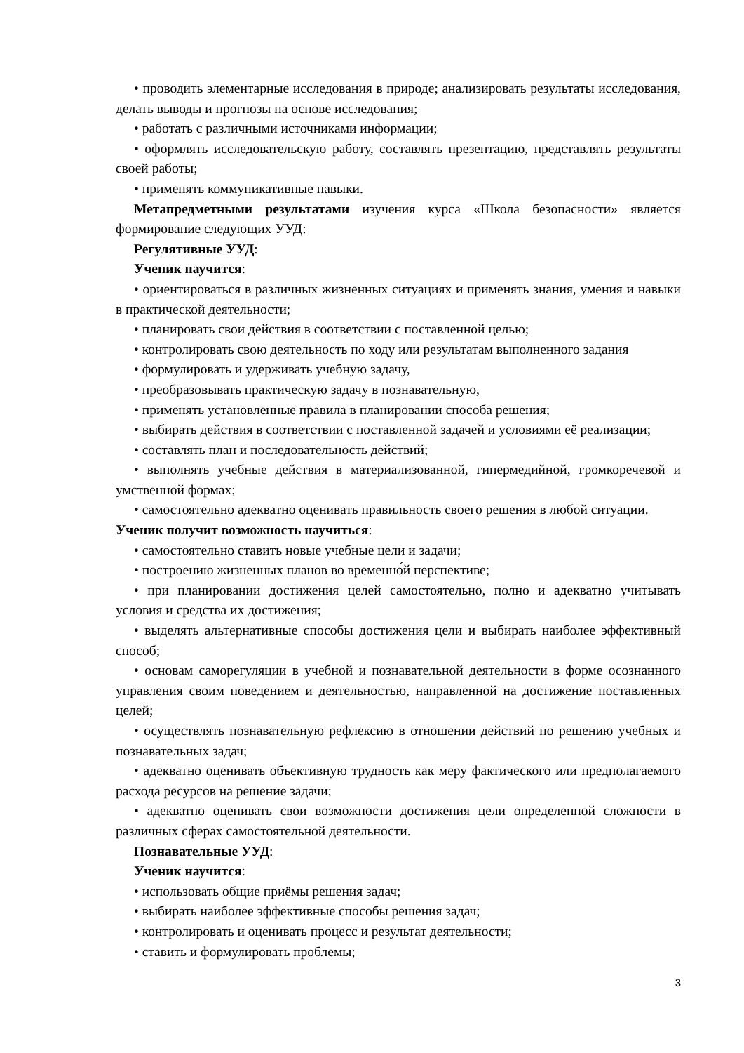• проводить элементарные исследования в природе; анализировать результаты исследования, делать выводы и прогнозы на основе исследования;
• работать с различными источниками информации;
• оформлять исследовательскую работу, составлять презентацию, представлять результаты своей работы;
• применять коммуникативные навыки.
Метапредметными результатами изучения курса «Школа безопасности» является формирование следующих УУД:
Регулятивные УУД:
Ученик научится:
• ориентироваться в различных жизненных ситуациях и применять знания, умения и навыки в практической деятельности;
• планировать свои действия в соответствии с поставленной целью;
• контролировать свою деятельность по ходу или результатам выполненного задания
• формулировать и удерживать учебную задачу,
• преобразовывать практическую задачу в познавательную,
• применять установленные правила в планировании способа решения;
• выбирать действия в соответствии с поставленной задачей и условиями её реализации;
• составлять план и последовательность действий;
• выполнять учебные действия в материализованной, гипермедийной, громкоречевой и умственной формах;
• самостоятельно адекватно оценивать правильность своего решения в любой ситуации.
Ученик получит возможность научиться:
• самостоятельно ставить новые учебные цели и задачи;
• построению жизненных планов во временно́й перспективе;
• при планировании достижения целей самостоятельно, полно и адекватно учитывать условия и средства их достижения;
• выделять альтернативные способы достижения цели и выбирать наиболее эффективный способ;
• основам саморегуляции в учебной и познавательной деятельности в форме осознанного управления своим поведением и деятельностью, направленной на достижение поставленных целей;
• осуществлять познавательную рефлексию в отношении действий по решению учебных и познавательных задач;
• адекватно оценивать объективную трудность как меру фактического или предполагаемого расхода ресурсов на решение задачи;
• адекватно оценивать свои возможности достижения цели определенной сложности в различных сферах самостоятельной деятельности.
Познавательные УУД:
Ученик научится:
• использовать общие приёмы решения задач;
• выбирать наиболее эффективные способы решения задач;
• контролировать и оценивать процесс и результат деятельности;
• ставить и формулировать проблемы;
3